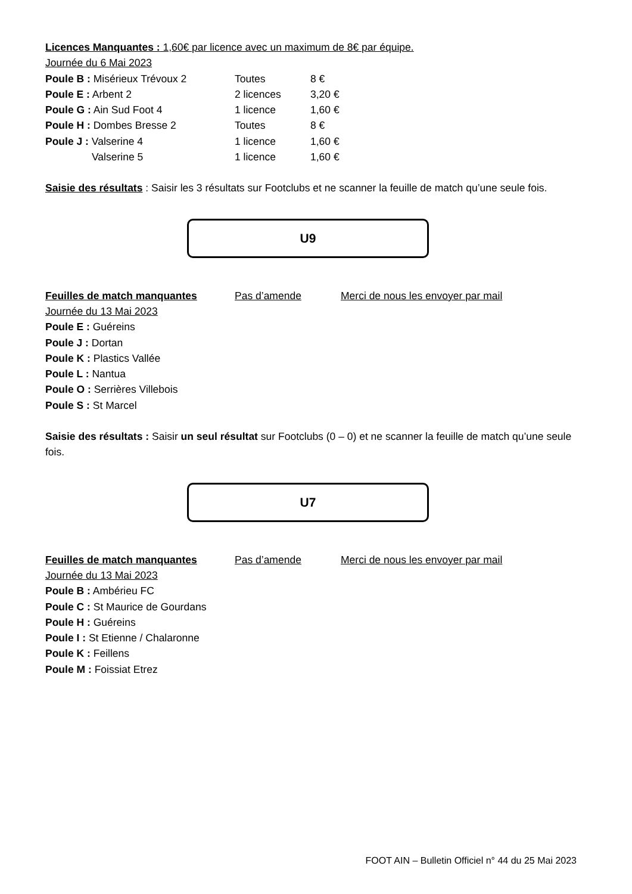Licences Manquantes : 1,60€ par licence avec un maximum de 8€ par équipe.
Journée du 6 Mai 2023
Poule B : Misérieux Trévoux 2 Toutes 8 €
Poule E : Arbent 2 2 licences 3,20 €
Poule G : Ain Sud Foot 4 1 licence 1,60 €
Poule H : Dombes Bresse 2 Toutes 8 €
Poule J : Valserine 4 1 licence 1,60 €
Valserine 5 1 licence 1,60 €
Saisie des résultats : Saisir les 3 résultats sur Footclubs et ne scanner la feuille de match qu’une seule fois.
U9
Feuilles de match manquantes Pas d’amende Merci de nous les envoyer par mail
Journée du 13 Mai 2023
Poule E : Guéreins
Poule J : Dortan
Poule K : Plastics Vallée
Poule L : Nantua
Poule O : Serrières Villebois
Poule S : St Marcel
Saisie des résultats : Saisir un seul résultat sur Footclubs (0 – 0) et ne scanner la feuille de match qu’une seule fois.
U7
Feuilles de match manquantes Pas d’amende Merci de nous les envoyer par mail
Journée du 13 Mai 2023
Poule B : Ambérieu FC
Poule C : St Maurice de Gourdans
Poule H : Guéreins
Poule I : St Etienne / Chalaronne
Poule K : Feillens
Poule M : Foissiat Etrez
FOOT AIN – Bulletin Officiel n° 44 du 25 Mai 2023